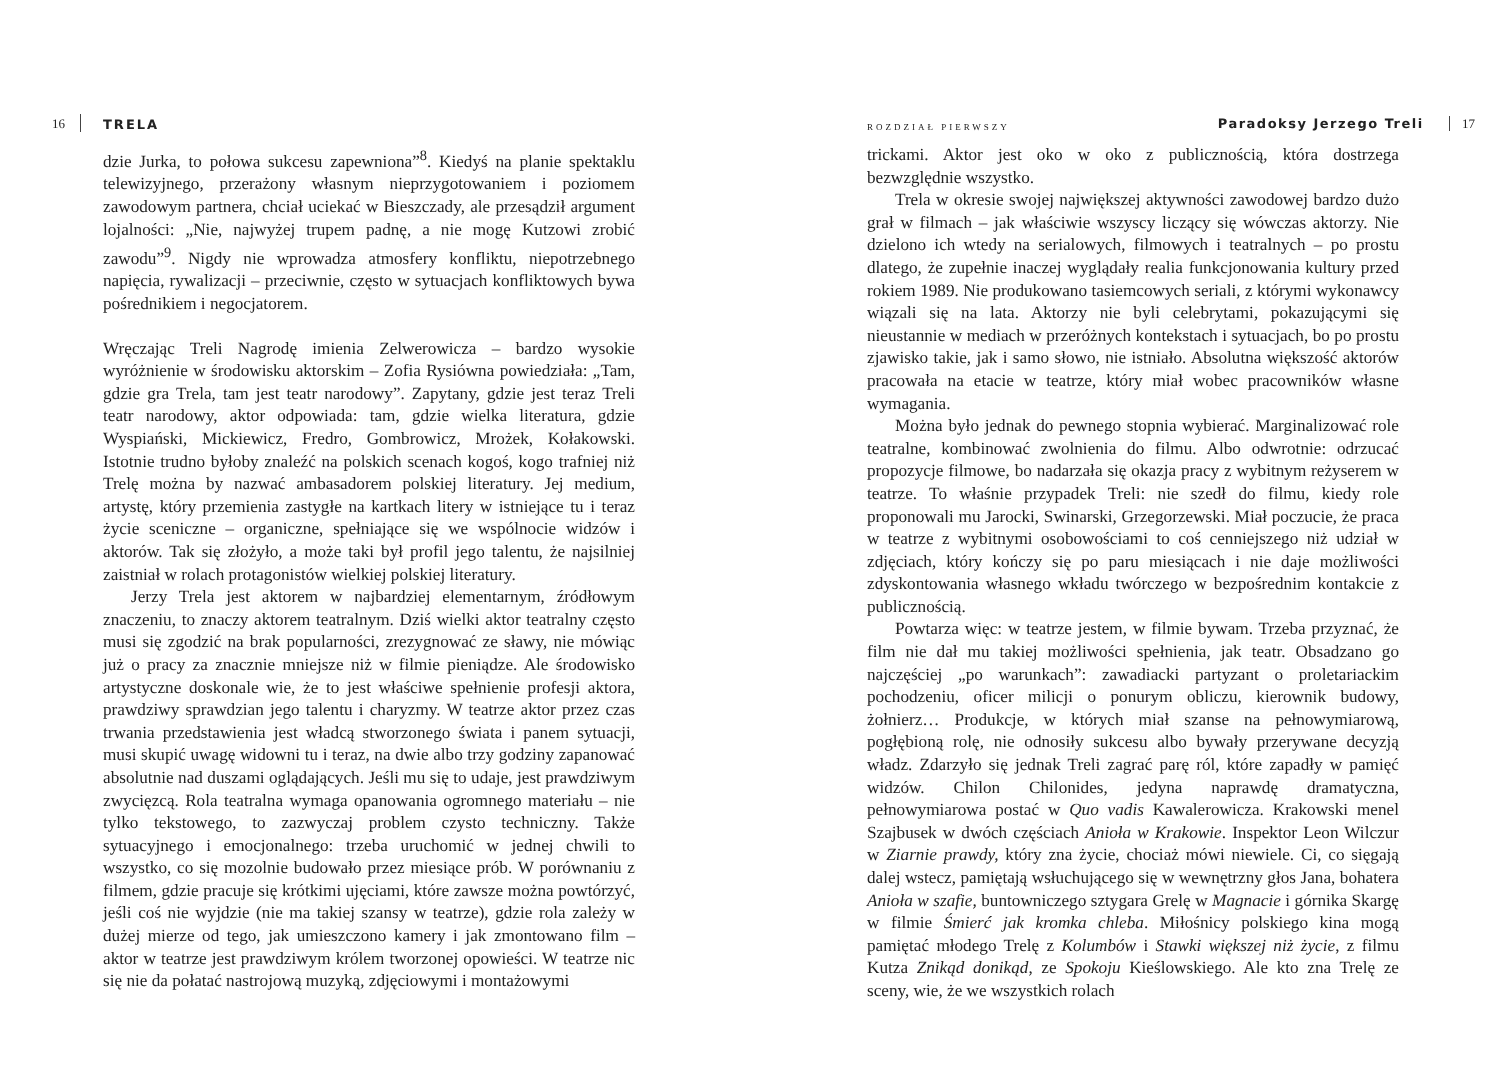16 TRELA
dzie Jurka, to połowa sukcesu zapewniona”<sup>8</sup>. Kiedyś na planie spektaklu telewizyjnego, przerażony własnym nieprzygotowaniem i poziomem zawodowym partnera, chciał uciekać w Bieszczady, ale przesądził argument lojalności: „Nie, najwyżej trupem padnę, a nie mogę Kutzowi zrobić zawodu”<sup>9</sup>. Nigdy nie wprowadza atmosfery konfliktu, niepotrzebnego napięcia, rywalizacji – przeciwnie, często w sytuacjach konfliktowych bywa pośrednikiem i negocjatorem.
Wręczając Treli Nagrodę imienia Zelwerowicza – bardzo wysokie wyróżnienie w środowisku aktorskim – Zofia Rysiówna powiedziała: „Tam, gdzie gra Trela, tam jest teatr narodowy”. Zapytany, gdzie jest teraz Treli teatr narodowy, aktor odpowiada: tam, gdzie wielka literatura, gdzie Wyspiański, Mickiewicz, Fredro, Gombrowicz, Mrożek, Kołakowski. Istotnie trudno byłoby znaleźć na polskich scenach kogoś, kogo trafniej niż Trelę można by nazwać ambasadorem polskiej literatury. Jej medium, artystę, który przemienia zastygłe na kartkach litery w istniejące tu i teraz życie sceniczne – organiczne, spełniające się we wspólnocie widzów i aktorów. Tak się złożyło, a może taki był profil jego talentu, że najsilniej zaistniał w rolach protagonistów wielkiej polskiej literatury.
Jerzy Trela jest aktorem w najbardziej elementarnym, źródłowym znaczeniu, to znaczy aktorem teatralnym. Dziś wielki aktor teatralny często musi się zgodzić na brak popularności, zrezygnować ze sławy, nie mówiąc już o pracy za znacznie mniejsze niż w filmie pieniądze. Ale środowisko artystyczne doskonale wie, że to jest właściwe spełnienie profesji aktora, prawdziwy sprawdzian jego talentu i charyzmy. W teatrze aktor przez czas trwania przedstawienia jest władcą stworzonego świata i panem sytuacji, musi skupić uwagę widowni tu i teraz, na dwie albo trzy godziny zapanować absolutnie nad duszami oglądających. Jeśli mu się to udaje, jest prawdziwym zwycięzcą. Rola teatralna wymaga opanowania ogromnego materiału – nie tylko tekstowego, to zazwyczaj problem czysto techniczny. Także sytuacyjnego i emocjonalnego: trzeba uruchomić w jednej chwili to wszystko, co się mozolnie budowało przez miesiące prób. W porównaniu z filmem, gdzie pracuje się krótkimi ujęciami, które zawsze można powtórzyć, jeśli coś nie wyjdzie (nie ma takiej szansy w teatrze), gdzie rola zależy w dużej mierze od tego, jak umieszczono kamery i jak zmontowano film – aktor w teatrze jest prawdziwym królem tworzonej opowieści. W teatrze nic się nie da połatać nastrojową muzyką, zdjęciowymi i montażowymi
ROZDZIAŁ PIERWSZY Paradoksy Jerzego Treli 17
trickami. Aktor jest oko w oko z publicznością, która dostrzega bezwzględnie wszystko.
Trela w okresie swojej największej aktywności zawodowej bardzo dużo grał w filmach – jak właściwie wszyscy liczący się wówczas aktorzy. Nie dzielono ich wtedy na serialowych, filmowych i teatralnych – po prostu dlatego, że zupełnie inaczej wyglądały realia funkcjonowania kultury przed rokiem 1989. Nie produkowano tasiemcowych seriali, z którymi wykonawcy wiązali się na lata. Aktorzy nie byli celebrytami, pokazującymi się nieustannie w mediach w przeróżnych kontekstach i sytuacjach, bo po prostu zjawisko takie, jak i samo słowo, nie istniało. Absolutna większość aktorów pracowała na etacie w teatrze, który miał wobec pracowników własne wymagania.
Można było jednak do pewnego stopnia wybierać. Marginalizować role teatralne, kombinować zwolnienia do filmu. Albo odwrotnie: odrzucać propozycje filmowe, bo nadarzała się okazja pracy z wybitnym reżyserem w teatrze. To właśnie przypadek Treli: nie szedł do filmu, kiedy role proponowali mu Jarocki, Swinarski, Grzegorzewski. Miał poczucie, że praca w teatrze z wybitnymi osobowościami to coś cenniejszego niż udział w zdjęciach, który kończy się po paru miesiącach i nie daje możliwości zdyskontowania własnego wkładu twórczego w bezpośrednim kontakcie z publicznością.
Powtarza więc: w teatrze jestem, w filmie bywam. Trzeba przyznać, że film nie dał mu takiej możliwości spełnienia, jak teatr. Obsadzano go najczęściej „po warunkach”: zawadiacki partyzant o proletariackim pochodzeniu, oficer milicji o ponurym obliczu, kierownik budowy, żołnierz… Produkcje, w których miał szanse na pełnowymiarową, pogłębioną rolę, nie odnosiły sukcesu albo bywały przerywane decyzją władz. Zdarzyło się jednak Treli zagrać parę ról, które zapadły w pamięć widzów. Chilon Chilonides, jedyna naprawdę dramatyczna, pełnowymiarowa postać w Quo vadis Kawalerowicza. Krakowski menel Szajbusek w dwóch częściach Anioła w Krakowie. Inspektor Leon Wilczur w Ziarnie prawdy, który zna życie, chociaż mówi niewiele. Ci, co sięgają dalej wstecz, pamiętają wsłuchującego się w wewnętrzny głos Jana, bohatera Anioła w szafie, buntowniczego sztygara Grelę w Magnacie i górnika Skargę w filmie Śmierć jak kromka chleba. Miłośnicy polskiego kina mogą pamiętać młodego Trelę z Kolumbów i Stawki większej niż życie, z filmu Kutza Znikąd donikąd, ze Spokoju Kieślowskiego. Ale kto zna Trelę ze sceny, wie, że we wszystkich rolach